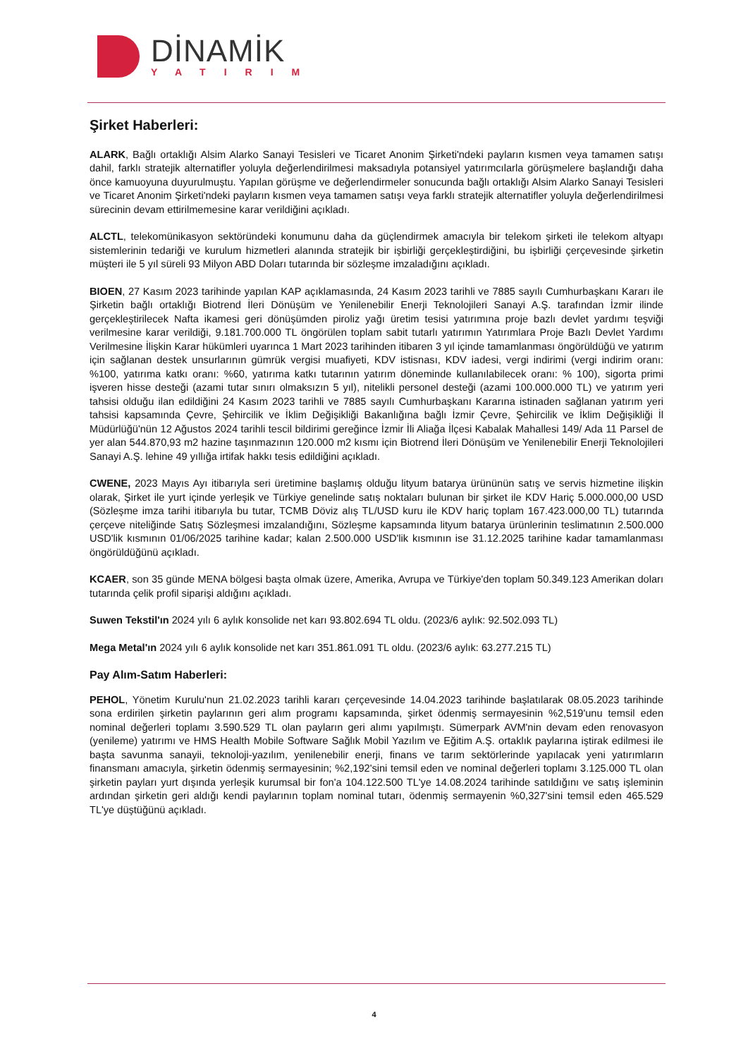DİNAMİK
YATIRIM
Şirket Haberleri:
ALARK, Bağlı ortaklığı Alsim Alarko Sanayi Tesisleri ve Ticaret Anonim Şirketi'ndeki payların kısmen veya tamamen satışı dahil, farklı stratejik alternatifler yoluyla değerlendirilmesi maksadıyla potansiyel yatırımcılarla görüşmelere başlandığı daha önce kamuoyuna duyurulmuştu. Yapılan görüşme ve değerlendirmeler sonucunda bağlı ortaklığı Alsim Alarko Sanayi Tesisleri ve Ticaret Anonim Şirketi'ndeki payların kısmen veya tamamen satışı veya farklı stratejik alternatifler yoluyla değerlendirilmesi sürecinin devam ettirilmemesine karar verildiğini açıkladı.
ALCTL, telekomünikasyon sektöründeki konumunu daha da güçlendirmek amacıyla bir telekom şirketi ile telekom altyapı sistemlerinin tedariği ve kurulum hizmetleri alanında stratejik bir işbirliği gerçekleştirdiğini, bu işbirliği çerçevesinde şirketin müşteri ile 5 yıl süreli 93 Milyon ABD Doları tutarında bir sözleşme imzaladığını açıkladı.
BIOEN, 27 Kasım 2023 tarihinde yapılan KAP açıklamasında, 24 Kasım 2023 tarihli ve 7885 sayılı Cumhurbaşkanı Kararı ile Şirketin bağlı ortaklığı Biotrend İleri Dönüşüm ve Yenilenebilir Enerji Teknolojileri Sanayi A.Ş. tarafından İzmir ilinde gerçekleştirilecek Nafta ikamesi geri dönüşümden piroliz yağı üretim tesisi yatırımına proje bazlı devlet yardımı teşviği verilmesine karar verildiği, 9.181.700.000 TL öngörülen toplam sabit tutarlı yatırımın Yatırımlara Proje Bazlı Devlet Yardımı Verilmesine İlişkin Karar hükümleri uyarınca 1 Mart 2023 tarihinden itibaren 3 yıl içinde tamamlanması öngörüldüğü ve yatırım için sağlanan destek unsurlarının gümrük vergisi muafiyeti, KDV istisnası, KDV iadesi, vergi indirimi (vergi indirim oranı: %100, yatırıma katkı oranı: %60, yatırıma katkı tutarının yatırım döneminde kullanılabilecek oranı: % 100), sigorta primi işveren hisse desteği (azami tutar sınırı olmaksızın 5 yıl), nitelikli personel desteği (azami 100.000.000 TL) ve yatırım yeri tahsisi olduğu ilan edildiğini 24 Kasım 2023 tarihli ve 7885 sayılı Cumhurbaşkanı Kararına istinaden sağlanan yatırım yeri tahsisi kapsamında Çevre, Şehircilik ve İklim Değişikliği Bakanlığına bağlı İzmir Çevre, Şehircilik ve İklim Değişikliği İl Müdürlüğü'nün 12 Ağustos 2024 tarihli tescil bildirimi gereğince İzmir İli Aliağa İlçesi Kabalak Mahallesi 149/ Ada 11 Parsel de yer alan 544.870,93 m2 hazine taşınmazının 120.000 m2 kısmı için Biotrend İleri Dönüşüm ve Yenilenebilir Enerji Teknolojileri Sanayi A.Ş. lehine 49 yıllığa irtifak hakkı tesis edildiğini açıkladı.
CWENE, 2023 Mayıs Ayı itibarıyla seri üretimine başlamış olduğu lityum batarya ürününün satış ve servis hizmetine ilişkin olarak, Şirket ile yurt içinde yerleşik ve Türkiye genelinde satış noktaları bulunan bir şirket ile KDV Hariç 5.000.000,00 USD (Sözleşme imza tarihi itibarıyla bu tutar, TCMB Döviz alış TL/USD kuru ile KDV hariç toplam 167.423.000,00 TL) tutarında çerçeve niteliğinde Satış Sözleşmesi imzalandığını, Sözleşme kapsamında lityum batarya ürünlerinin teslimatının 2.500.000 USD'lik kısmının 01/06/2025 tarihine kadar; kalan 2.500.000 USD'lik kısmının ise 31.12.2025 tarihine kadar tamamlanması öngörüldüğünü açıkladı.
KCAER, son 35 günde MENA bölgesi başta olmak üzere, Amerika, Avrupa ve Türkiye'den toplam 50.349.123 Amerikan doları tutarında çelik profil siparişi aldığını açıkladı.
Suwen Tekstil'ın 2024 yılı 6 aylık konsolide net karı 93.802.694 TL oldu. (2023/6 aylık: 92.502.093 TL)
Mega Metal'ın 2024 yılı 6 aylık konsolide net karı 351.861.091 TL oldu. (2023/6 aylık: 63.277.215 TL)
Pay Alım-Satım Haberleri:
PEHOL, Yönetim Kurulu'nun 21.02.2023 tarihli kararı çerçevesinde 14.04.2023 tarihinde başlatılarak 08.05.2023 tarihinde sona erdirilen şirketin paylarının geri alım programı kapsamında, şirket ödenmiş sermayesinin %2,519'unu temsil eden nominal değerleri toplamı 3.590.529 TL olan payların geri alımı yapılmıştı. Sümerpark AVM'nin devam eden renovasyon (yenileme) yatırımı ve HMS Health Mobile Software Sağlık Mobil Yazılım ve Eğitim A.Ş. ortaklık paylarına iştirak edilmesi ile başta savunma sanayii, teknoloji-yazılım, yenilenebilir enerji, finans ve tarım sektörlerinde yapılacak yeni yatırımların finansmanı amacıyla, şirketin ödenmiş sermayesinin; %2,192'sini temsil eden ve nominal değerleri toplamı 3.125.000 TL olan şirketin payları yurt dışında yerleşik kurumsal bir fon'a 104.122.500 TL'ye 14.08.2024 tarihinde satıldığını ve satış işleminin ardından şirketin geri aldığı kendi paylarının toplam nominal tutarı, ödenmiş sermayenin %0,327'sini temsil eden 465.529 TL'ye düştüğünü açıkladı.
4